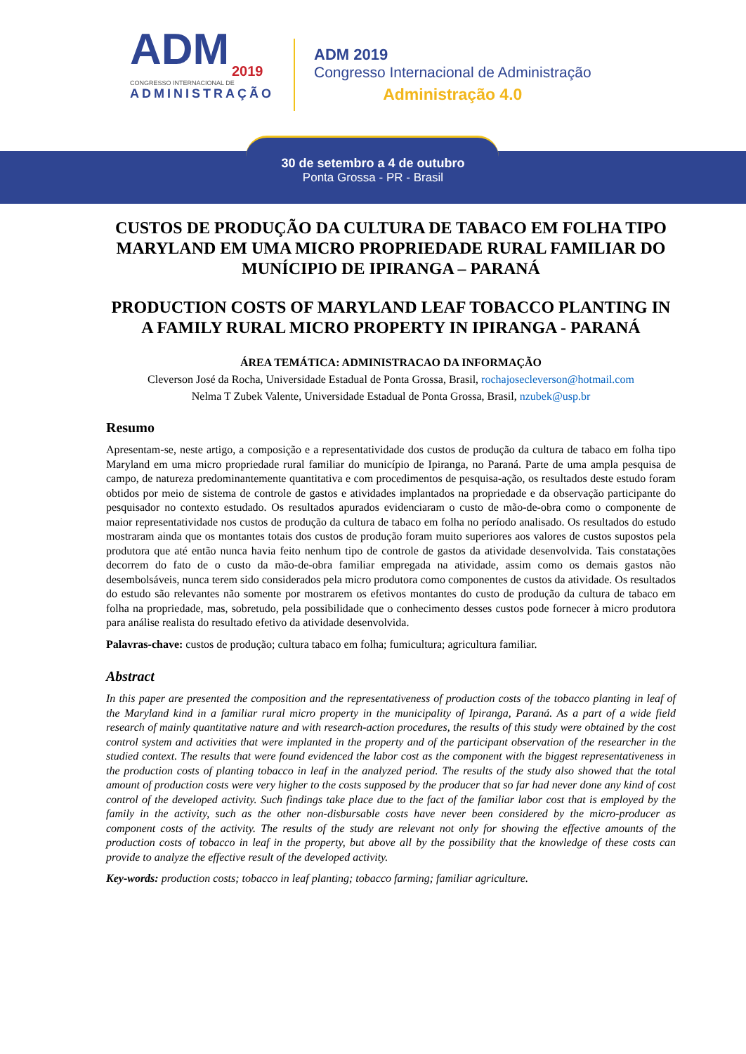ADM
2019
CONGRESSO INTERNACIONAL DE
ADMINISTRAÇÃO
ADM 2019
Congresso Internacional de Administração
Administração 4.0
30 de setembro a 4 de outubro
Ponta Grossa - PR - Brasil
CUSTOS DE PRODUÇÃO DA CULTURA DE TABACO EM FOLHA TIPO MARYLAND EM UMA MICRO PROPRIEDADE RURAL FAMILIAR DO MUNÍCIPIO DE IPIRANGA – PARANÁ
PRODUCTION COSTS OF MARYLAND LEAF TOBACCO PLANTING IN A FAMILY RURAL MICRO PROPERTY IN IPIRANGA - PARANÁ
ÁREA TEMÁTICA: ADMINISTRACAO DA INFORMAÇÃO
Cleverson José da Rocha, Universidade Estadual de Ponta Grossa, Brasil, rochajosecleverson@hotmail.com
Nelma T Zubek Valente, Universidade Estadual de Ponta Grossa, Brasil, nzubek@usp.br
Resumo
Apresentam-se, neste artigo, a composição e a representatividade dos custos de produção da cultura de tabaco em folha tipo Maryland em uma micro propriedade rural familiar do município de Ipiranga, no Paraná. Parte de uma ampla pesquisa de campo, de natureza predominantemente quantitativa e com procedimentos de pesquisa-ação, os resultados deste estudo foram obtidos por meio de sistema de controle de gastos e atividades implantados na propriedade e da observação participante do pesquisador no contexto estudado. Os resultados apurados evidenciaram o custo de mão-de-obra como o componente de maior representatividade nos custos de produção da cultura de tabaco em folha no período analisado. Os resultados do estudo mostraram ainda que os montantes totais dos custos de produção foram muito superiores aos valores de custos supostos pela produtora que até então nunca havia feito nenhum tipo de controle de gastos da atividade desenvolvida. Tais constatações decorrem do fato de o custo da mão-de-obra familiar empregada na atividade, assim como os demais gastos não desembolsáveis, nunca terem sido considerados pela micro produtora como componentes de custos da atividade. Os resultados do estudo são relevantes não somente por mostrarem os efetivos montantes do custo de produção da cultura de tabaco em folha na propriedade, mas, sobretudo, pela possibilidade que o conhecimento desses custos pode fornecer à micro produtora para análise realista do resultado efetivo da atividade desenvolvida.
Palavras-chave: custos de produção; cultura tabaco em folha; fumicultura; agricultura familiar.
Abstract
In this paper are presented the composition and the representativeness of production costs of the tobacco planting in leaf of the Maryland kind in a familiar rural micro property in the municipality of Ipiranga, Paraná. As a part of a wide field research of mainly quantitative nature and with research-action procedures, the results of this study were obtained by the cost control system and activities that were implanted in the property and of the participant observation of the researcher in the studied context. The results that were found evidenced the labor cost as the component with the biggest representativeness in the production costs of planting tobacco in leaf in the analyzed period. The results of the study also showed that the total amount of production costs were very higher to the costs supposed by the producer that so far had never done any kind of cost control of the developed activity. Such findings take place due to the fact of the familiar labor cost that is employed by the family in the activity, such as the other non-disbursable costs have never been considered by the micro-producer as component costs of the activity. The results of the study are relevant not only for showing the effective amounts of the production costs of tobacco in leaf in the property, but above all by the possibility that the knowledge of these costs can provide to analyze the effective result of the developed activity.
Key-words: production costs; tobacco in leaf planting; tobacco farming; familiar agriculture.